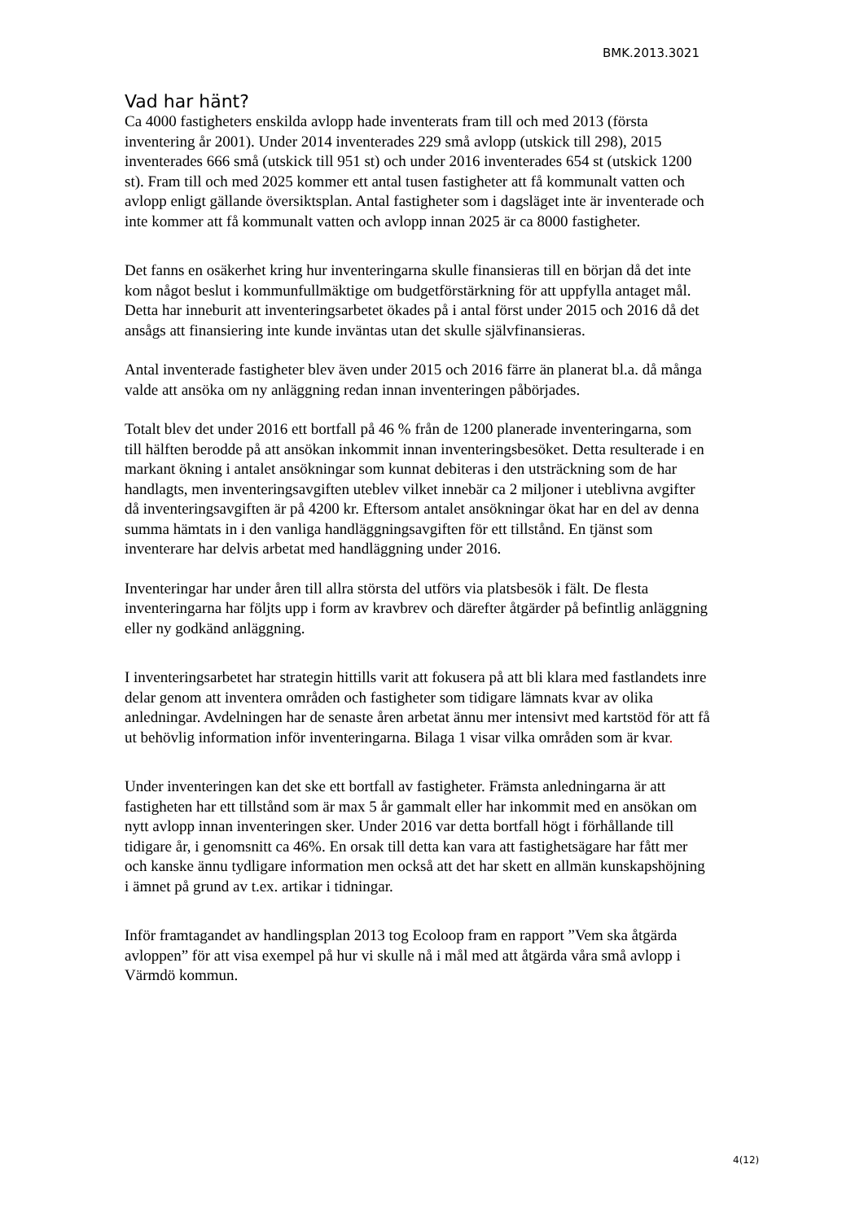BMK.2013.3021
Vad har hänt?
Ca 4000 fastigheters enskilda avlopp hade inventerats fram till och med 2013 (första inventering år 2001). Under 2014 inventerades 229 små avlopp (utskick till 298), 2015 inventerades 666 små (utskick till 951 st) och under 2016 inventerades 654 st (utskick 1200 st). Fram till och med 2025 kommer ett antal tusen fastigheter att få kommunalt vatten och avlopp enligt gällande översiktsplan. Antal fastigheter som i dagsläget inte är inventerade och inte kommer att få kommunalt vatten och avlopp innan 2025 är ca 8000 fastigheter.
Det fanns en osäkerhet kring hur inventeringarna skulle finansieras till en början då det inte kom något beslut i kommunfullmäktige om budgetförstärkning för att uppfylla antaget mål. Detta har inneburit att inventeringsarbetet ökades på i antal först under 2015 och 2016 då det ansågs att finansiering inte kunde inväntas utan det skulle självfinansieras.
Antal inventerade fastigheter blev även under 2015 och 2016 färre än planerat bl.a. då många valde att ansöka om ny anläggning redan innan inventeringen påbörjades.
Totalt blev det under 2016 ett bortfall på 46 % från de 1200 planerade inventeringarna, som till hälften berodde på att ansökan inkommit innan inventeringsbesöket. Detta resulterade i en markant ökning i antalet ansökningar som kunnat debiteras i den utsträckning som de har handlagts, men inventeringsavgiften uteblev vilket innebär ca 2 miljoner i uteblivna avgifter då inventeringsavgiften är på 4200 kr. Eftersom antalet ansökningar ökat har en del av denna summa hämtats in i den vanliga handläggningsavgiften för ett tillstånd. En tjänst som inventerare har delvis arbetat med handläggning under 2016.
Inventeringar har under åren till allra största del utförs via platsbesök i fält. De flesta inventeringarna har följts upp i form av kravbrev och därefter åtgärder på befintlig anläggning eller ny godkänd anläggning.
I inventeringsarbetet har strategin hittills varit att fokusera på att bli klara med fastlandets inre delar genom att inventera områden och fastigheter som tidigare lämnats kvar av olika anledningar. Avdelningen har de senaste åren arbetat ännu mer intensivt med kartstöd för att få ut behövlig information inför inventeringarna. Bilaga 1 visar vilka områden som är kvar.
Under inventeringen kan det ske ett bortfall av fastigheter. Främsta anledningarna är att fastigheten har ett tillstånd som är max 5 år gammalt eller har inkommit med en ansökan om nytt avlopp innan inventeringen sker. Under 2016 var detta bortfall högt i förhållande till tidigare år, i genomsnitt ca 46%. En orsak till detta kan vara att fastighetsägare har fått mer och kanske ännu tydligare information men också att det har skett en allmän kunskapshöjning i ämnet på grund av t.ex. artikar i tidningar.
Inför framtagandet av handlingsplan 2013 tog Ecoloop fram en rapport ”Vem ska åtgärda avloppen” för att visa exempel på hur vi skulle nå i mål med att åtgärda våra små avlopp i Värmdö kommun.
4(12)